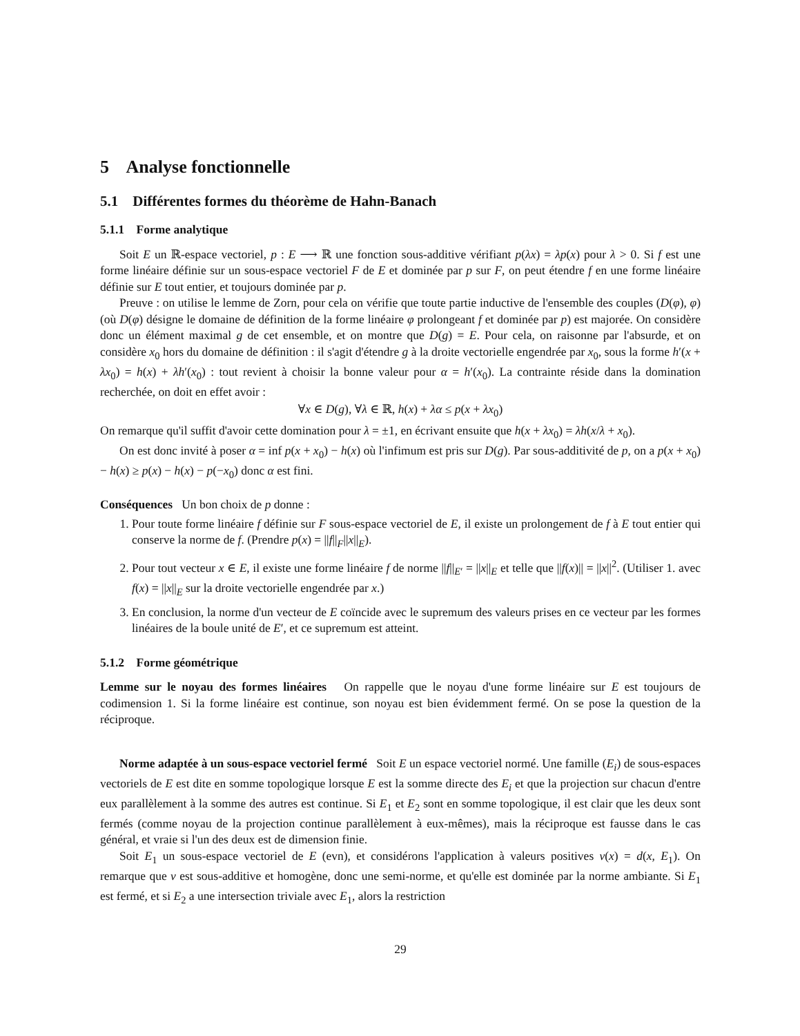5 Analyse fonctionnelle
5.1 Différentes formes du théorème de Hahn-Banach
5.1.1 Forme analytique
Soit E un ℝ-espace vectoriel, p : E ⟶ ℝ une fonction sous-additive vérifiant p(λx) = λp(x) pour λ > 0. Si f est une forme linéaire définie sur un sous-espace vectoriel F de E et dominée par p sur F, on peut étendre f en une forme linéaire définie sur E tout entier, et toujours dominée par p.
Preuve : on utilise le lemme de Zorn, pour cela on vérifie que toute partie inductive de l'ensemble des couples (D(φ), φ) (où D(φ) désigne le domaine de définition de la forme linéaire φ prolongeant f et dominée par p) est majorée. On considère donc un élément maximal g de cet ensemble, et on montre que D(g) = E. Pour cela, on raisonne par l'absurde, et on considère x<sub>0</sub> hors du domaine de définition : il s'agit d'étendre g à la droite vectorielle engendrée par x<sub>0</sub>, sous la forme h′(x + λx<sub>0</sub>) = h(x) + λh′(x<sub>0</sub>) : tout revient à choisir la bonne valeur pour α = h′(x<sub>0</sub>). La contrainte réside dans la domination recherchée, on doit en effet avoir :
∀x ∈ D(g), ∀λ ∈ ℝ, h(x) + λα ≤ p(x + λx<sub>0</sub>)
On remarque qu'il suffit d'avoir cette domination pour λ = ±1, en écrivant ensuite que h(x + λx<sub>0</sub>) = λh(x/λ + x<sub>0</sub>).
On est donc invité à poser α = inf p(x + x<sub>0</sub>) − h(x) où l'infimum est pris sur D(g). Par sous-additivité de p, on a p(x + x<sub>0</sub>) − h(x) ≥ p(x) − h(x) − p(−x<sub>0</sub>) donc α est fini.
Conséquences Un bon choix de p donne :
1. Pour toute forme linéaire f définie sur F sous-espace vectoriel de E, il existe un prolongement de f à E tout entier qui conserve la norme de f. (Prendre p(x) = ||f||<sub>F</sub>||x||<sub>E</sub>).
2. Pour tout vecteur x ∈ E, il existe une forme linéaire f de norme ||f||<sub>E′</sub> = ||x||<sub>E</sub> et telle que ||f(x)|| = ||x||<sup>2</sup>. (Utiliser 1. avec f(x) = ||x||<sub>E</sub> sur la droite vectorielle engendrée par x.)
3. En conclusion, la norme d'un vecteur de E coïncide avec le supremum des valeurs prises en ce vecteur par les formes linéaires de la boule unité de E′, et ce supremum est atteint.
5.1.2 Forme géométrique
Lemme sur le noyau des formes linéaires On rappelle que le noyau d'une forme linéaire sur E est toujours de codimension 1. Si la forme linéaire est continue, son noyau est bien évidemment fermé. On se pose la question de la réciproque.
Norme adaptée à un sous-espace vectoriel fermé Soit E un espace vectoriel normé. Une famille (E<sub>i</sub>) de sous-espaces vectoriels de E est dite en somme topologique lorsque E est la somme directe des E<sub>i</sub> et que la projection sur chacun d'entre eux parallèlement à la somme des autres est continue. Si E<sub>1</sub> et E<sub>2</sub> sont en somme topologique, il est clair que les deux sont fermés (comme noyau de la projection continue parallèlement à eux-mêmes), mais la réciproque est fausse dans le cas général, et vraie si l'un des deux est de dimension finie.
Soit E<sub>1</sub> un sous-espace vectoriel de E (evn), et considérons l'application à valeurs positives ν(x) = d(x, E<sub>1</sub>). On remarque que ν est sous-additive et homogène, donc une semi-norme, et qu'elle est dominée par la norme ambiante. Si E<sub>1</sub> est fermé, et si E<sub>2</sub> a une intersection triviale avec E<sub>1</sub>, alors la restriction
29